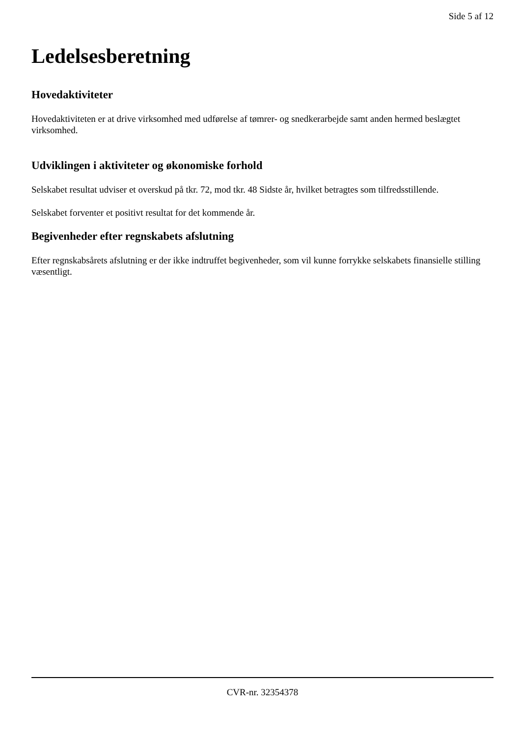Side 5 af 12
Ledelsesberetning
Hovedaktiviteter
Hovedaktiviteten er at drive virksomhed med udførelse af tømrer- og snedkerarbejde samt anden hermed beslægtet virksomhed.
Udviklingen i aktiviteter og økonomiske forhold
Selskabet resultat udviser et overskud på tkr. 72, mod tkr. 48 Sidste år, hvilket betragtes som tilfredsstillende.
Selskabet forventer et positivt resultat for det kommende år.
Begivenheder efter regnskabets afslutning
Efter regnskabsårets afslutning er der ikke indtruffet begivenheder, som vil kunne forrykke selskabets finansielle stilling væsentligt.
CVR-nr. 32354378